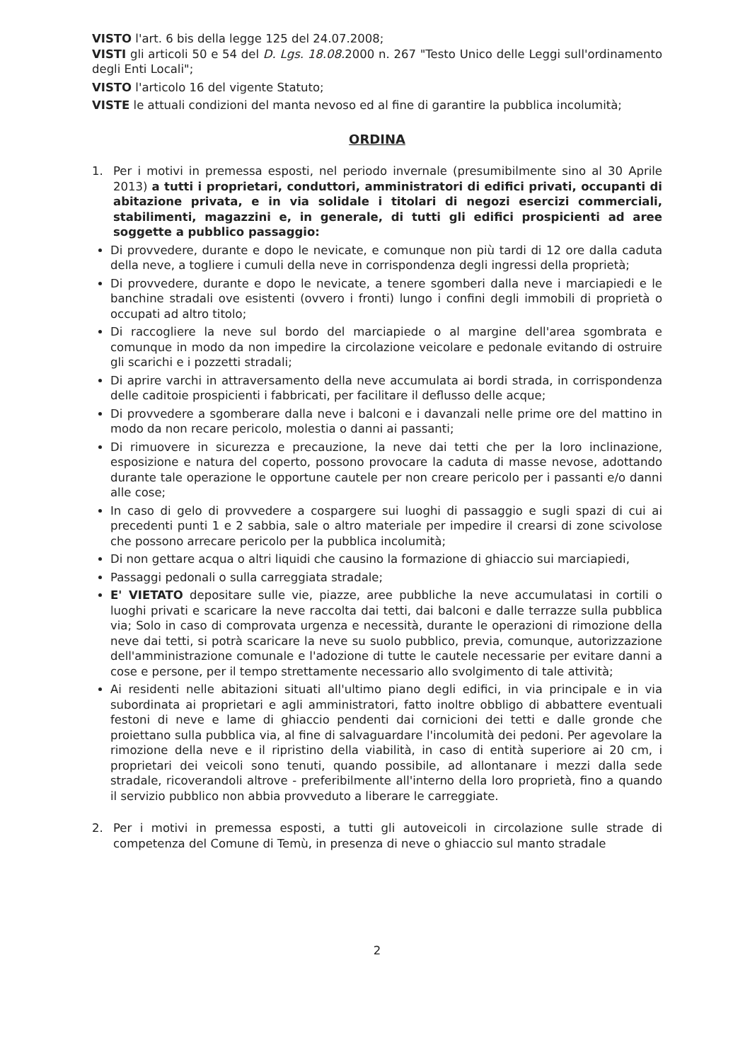VISTO l'art. 6 bis della legge 125 del 24.07.2008;
VISTI gli articoli 50 e 54 del D. Lgs. 18.08. 2000 n. 267 "Testo Unico delle Leggi sull'ordinamento degli Enti Locali";
VISTO l'articolo 16 del vigente Statuto;
VISTE le attuali condizioni del manta nevoso ed al fine di garantire la pubblica incolumità;
ORDINA
1. Per i motivi in premessa esposti, nel periodo invernale (presumibilmente sino al 30 Aprile 2013) a tutti i proprietari, conduttori, amministratori di edifici privati, occupanti di abitazione privata, e in via solidale i titolari di negozi esercizi commerciali, stabilimenti, magazzini e, in generale, di tutti gli edifici prospicienti ad aree soggette a pubblico passaggio:
Di provvedere, durante e dopo le nevicate, e comunque non più tardi di 12 ore dalla caduta della neve, a togliere i cumuli della neve in corrispondenza degli ingressi della proprietà;
Di provvedere, durante e dopo le nevicate, a tenere sgomberi dalla neve i marciapiedi e le banchine stradali ove esistenti (ovvero i fronti) lungo i confini degli immobili di proprietà o occupati ad altro titolo;
Di raccogliere la neve sul bordo del marciapiede o al margine dell'area sgombrata e comunque in modo da non impedire la circolazione veicolare e pedonale evitando di ostruire gli scarichi e i pozzetti stradali;
Di aprire varchi in attraversamento della neve accumulata ai bordi strada, in corrispondenza delle caditoie prospicienti i fabbricati, per facilitare il deflusso delle acque;
Di provvedere a sgomberare dalla neve i balconi e i davanzali nelle prime ore del mattino in modo da non recare pericolo, molestia o danni ai passanti;
Di rimuovere in sicurezza e precauzione, la neve dai tetti che per la loro inclinazione, esposizione e natura del coperto, possono provocare la caduta di masse nevose, adottando durante tale operazione le opportune cautele per non creare pericolo per i passanti e/o danni alle cose;
In caso di gelo di provvedere a cospargere sui luoghi di passaggio e sugli spazi di cui ai precedenti punti 1 e 2 sabbia, sale o altro materiale per impedire il crearsi di zone scivolose che possono arrecare pericolo per la pubblica incolumità;
Di non gettare acqua o altri liquidi che causino la formazione di ghiaccio sui marciapiedi,
Passaggi pedonali o sulla carreggiata stradale;
E' VIETATO depositare sulle vie, piazze, aree pubbliche la neve accumulatasi in cortili o luoghi privati e scaricare la neve raccolta dai tetti, dai balconi e dalle terrazze sulla pubblica via; Solo in caso di comprovata urgenza e necessità, durante le operazioni di rimozione della neve dai tetti, si potrà scaricare la neve su suolo pubblico, previa, comunque, autorizzazione dell'amministrazione comunale e l'adozione di tutte le cautele necessarie per evitare danni a cose e persone, per il tempo strettamente necessario allo svolgimento di tale attività;
Ai residenti nelle abitazioni situati all'ultimo piano degli edifici, in via principale e in via subordinata ai proprietari e agli amministratori, fatto inoltre obbligo di abbattere eventuali festoni di neve e lame di ghiaccio pendenti dai cornicioni dei tetti e dalle gronde che proiettano sulla pubblica via, al fine di salvaguardare l'incolumità dei pedoni. Per agevolare la rimozione della neve e il ripristino della viabilità, in caso di entità superiore ai 20 cm, i proprietari dei veicoli sono tenuti, quando possibile, ad allontanare i mezzi dalla sede stradale, ricoverandoli altrove - preferibilmente all'interno della loro proprietà, fino a quando il servizio pubblico non abbia provveduto a liberare le carreggiate.
2. Per i motivi in premessa esposti, a tutti gli autoveicoli in circolazione sulle strade di competenza del Comune di Temù, in presenza di neve o ghiaccio sul manto stradale
2